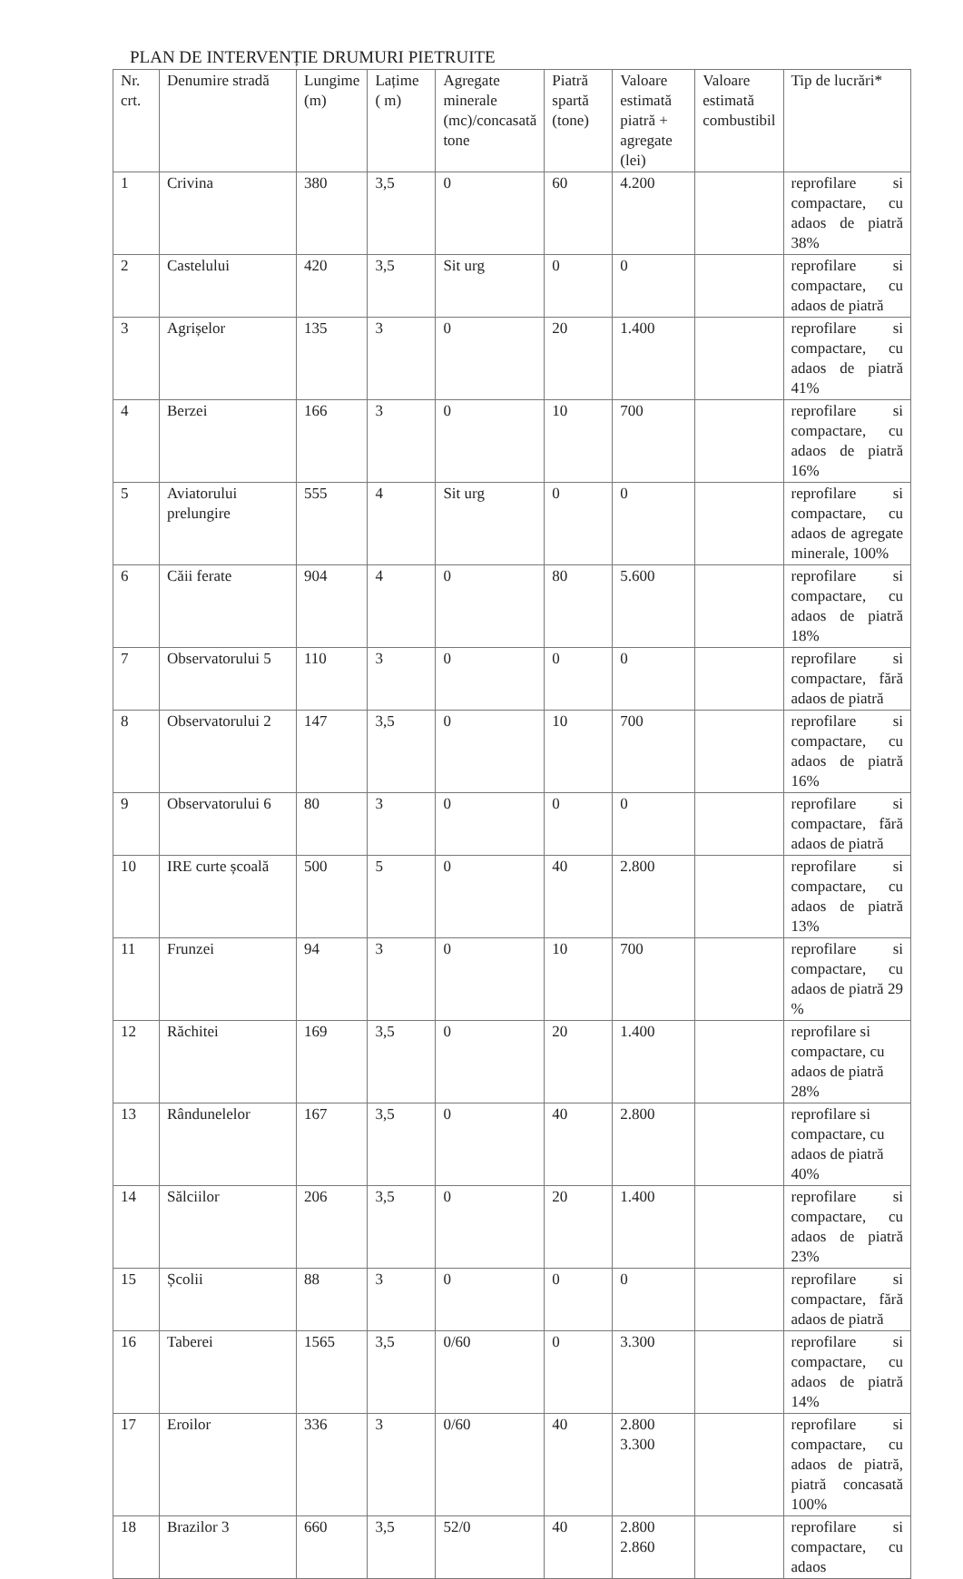PLAN DE INTERVENȚIE DRUMURI PIETRUITE
| Nr. crt. | Denumire stradă | Lungime (m) | Lațime ( m) | Agregate minerale (mc)/concasată tone | Piatră spartă (tone) | Valoare estimată piatră + agregate (lei) | Valoare estimată combustibil | Tip de lucrări* |
| --- | --- | --- | --- | --- | --- | --- | --- | --- |
| 1 | Crivina | 380 | 3,5 | 0 | 60 | 4.200 | | reprofilare si compactare, cu adaos de piatră 38% |
| 2 | Castelului | 420 | 3,5 | Sit urg | 0 | 0 | | reprofilare si compactare, cu adaos de piatră |
| 3 | Agrișelor | 135 | 3 | 0 | 20 | 1.400 | | reprofilare si compactare, cu adaos de piatră 41% |
| 4 | Berzei | 166 | 3 | 0 | 10 | 700 | | reprofilare si compactare, cu adaos de piatră 16% |
| 5 | Aviatorului prelungire | 555 | 4 | Sit urg | 0 | 0 | | reprofilare si compactare, cu adaos de agregate minerale, 100% |
| 6 | Căii ferate | 904 | 4 | 0 | 80 | 5.600 | | reprofilare si compactare, cu adaos de piatră 18% |
| 7 | Observatorului 5 | 110 | 3 | 0 | 0 | 0 | | reprofilare si compactare, fără adaos de piatră |
| 8 | Observatorului 2 | 147 | 3,5 | 0 | 10 | 700 | | reprofilare si compactare, cu adaos de piatră 16% |
| 9 | Observatorului 6 | 80 | 3 | 0 | 0 | 0 | | reprofilare si compactare, fără adaos de piatră |
| 10 | IRE curte școală | 500 | 5 | 0 | 40 | 2.800 | | reprofilare si compactare, cu adaos de piatră 13% |
| 11 | Frunzei | 94 | 3 | 0 | 10 | 700 | | reprofilare si compactare, cu adaos de piatră 29 % |
| 12 | Răchitei | 169 | 3,5 | 0 | 20 | 1.400 | | reprofilare si compactare, cu adaos de piatră 28% |
| 13 | Rândunelelor | 167 | 3,5 | 0 | 40 | 2.800 | | reprofilare si compactare, cu adaos de piatră 40% |
| 14 | Sălciilor | 206 | 3,5 | 0 | 20 | 1.400 | | reprofilare si compactare, cu adaos de piatră 23% |
| 15 | Școlii | 88 | 3 | 0 | 0 | 0 | | reprofilare si compactare, fără adaos de piatră |
| 16 | Taberei | 1565 | 3,5 | 0/60 | 0 | 3.300 | | reprofilare si compactare, cu adaos de piatră 14% |
| 17 | Eroilor | 336 | 3 | 0/60 | 40 | 2.800 3.300 | | reprofilare si compactare, cu adaos de piatră, piatră concasată 100% |
| 18 | Brazilor 3 | 660 | 3,5 | 52/0 | 40 | 2.800 2.860 | | reprofilare si compactare, cu adaos |